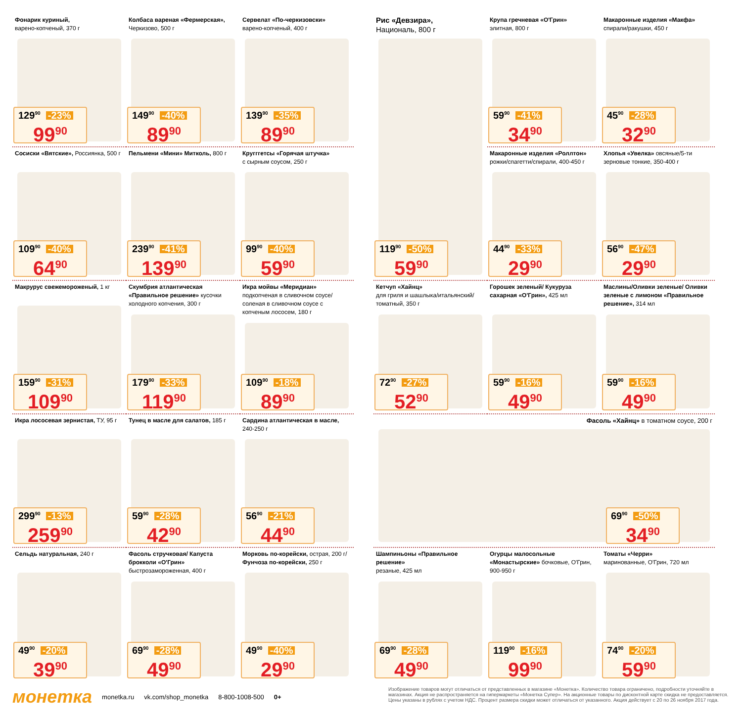Фонарик куриный,
варено-копченый, 370 г
129<sup>90</sup> -23%
99<sup>90</sup>
Колбаса вареная «Фермерская»,
Черкизово, 500 г
149<sup>90</sup> -40%
89<sup>90</sup>
Сервелат «По-черкизовски»
варено-копченый, 400 г
139<sup>90</sup> -35%
89<sup>90</sup>
Сосиски «Вятские», Россиянка, 500 г
109<sup>90</sup> -40%
64<sup>90</sup>
Пельмени «Мини» Митколь, 800 г
239<sup>90</sup> -41%
139<sup>90</sup>
Кругггетсы «Горячая штучка»
с сырным соусом, 250 г
99<sup>90</sup> -40%
59<sup>90</sup>
Макрурус свежемороженый, 1 кг
159<sup>90</sup> -31%
109<sup>90</sup>
Скумбрия атлантическая «Правильное решение» кусочки холодного копчения, 300 г
179<sup>90</sup> -33%
119<sup>90</sup>
Икра мойвы «Меридиан»
подкопченая в сливочном соусе/ соленая в сливочном соусе с копченым лососем, 180 г
109<sup>90</sup> -18%
89<sup>90</sup>
Икра лососевая зернистая, ТУ, 95 г
299<sup>90</sup> -13%
259<sup>90</sup>
Тунец в масле для салатов, 185 г
59<sup>90</sup> -28%
42<sup>90</sup>
Сардина атлантическая в масле,
240-250 г
56<sup>90</sup> -21%
44<sup>90</sup>
Сельдь натуральная, 240 г
49<sup>90</sup> -20%
39<sup>90</sup>
Фасоль стручковая/ Капуста брокколи «О'Грин» быстрозамороженная, 400 г
69<sup>90</sup> -28%
49<sup>90</sup>
Морковь по-корейски, острая, 200 г/Фунчоза по-корейски, 250 г
49<sup>90</sup> -40%
29<sup>90</sup>
Рис «Девзира»,
Националь, 800 г
119<sup>90</sup> -50%
59<sup>90</sup>
Крупа гречневая «О'Грин»
элитная, 800 г
59<sup>90</sup> -41%
34<sup>90</sup>
Макаронные изделия «Макфа»
спирали/ракушки, 450 г
45<sup>90</sup> -28%
32<sup>90</sup>
Макаронные изделия «Роллтон» рожки/спагетти/спирали, 400-450 г
44<sup>90</sup> -33%
29<sup>90</sup>
Хлопья «Увелка» овсяные/5-ти зерновые тонкие, 350-400 г
56<sup>90</sup> -47%
29<sup>90</sup>
Кетчуп «Хайнц»
для гриля и шашлыка/итальянский/ томатный, 350 г
72<sup>90</sup> -27%
52<sup>90</sup>
Горошек зеленый/ Кукуруза сахарная «О'Грин», 425 мл
59<sup>90</sup> -16%
49<sup>90</sup>
Маслины/Оливки зеленые/ Оливки зеленые с лимоном «Правильное решение», 314 мл
59<sup>90</sup> -16%
49<sup>90</sup>
Фасоль «Хайнц» в томатном соусе, 200 г
69<sup>90</sup> -50%
34<sup>90</sup>
Шампиньоны «Правильное решение»
резаные, 425 мл
69<sup>90</sup> -28%
49<sup>90</sup>
Огурцы малосольные «Монастырские» бочковые, О'Грин, 900-950 г
119<sup>90</sup> -16%
99<sup>90</sup>
Томаты «Черри»
маринованные, О'Грин, 720 мл
74<sup>90</sup> -20%
59<sup>90</sup>
монетка monetka.ru vk.com/shop_monetka 8-800-1008-500 0+
Изображение товаров могут отличаться от представленных в магазине «Монетка». Количество товара ограничено, подробности уточняйте в магазинах. Акция не распространяется на гипермаркеты «Монетка Супер». На акционные товары по дисконтной карте скидка не предоставляется. Цены указаны в рублях с учетом НДС. Процент размера скидки может отличаться от указанного. Акция действует с 20 по 26 ноября 2017 года.